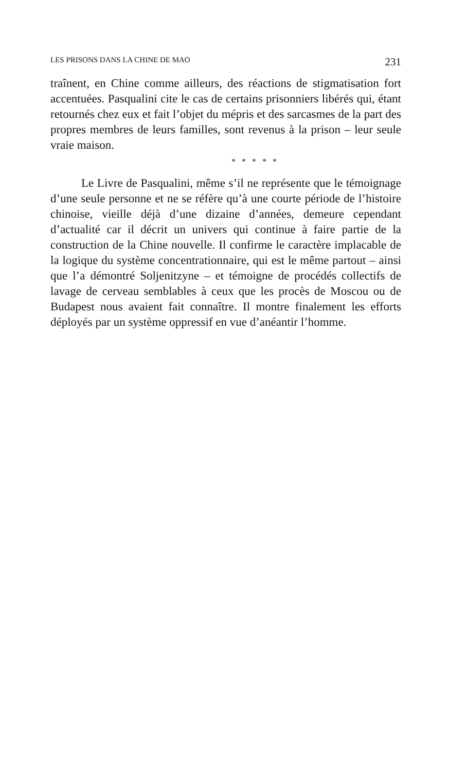LES PRISONS DANS LA CHINE DE MAO 231
traînent, en Chine comme ailleurs, des réactions de stigmatisation fort accentuées. Pasqualini cite le cas de certains prisonniers libérés qui, étant retournés chez eux et fait l’objet du mépris et des sarcasmes de la part des propres membres de leurs familles, sont revenus à la prison – leur seule vraie maison.
* * * * *
Le Livre de Pasqualini, même s’il ne représente que le témoignage d’une seule personne et ne se réfère qu’à une courte période de l’histoire chinoise, vieille déjà d’une dizaine d’années, demeure cependant d’actualité car il décrit un univers qui continue à faire partie de la construction de la Chine nouvelle. Il confirme le caractère implacable de la logique du système concentrationnaire, qui est le même partout – ainsi que l’a démontré Soljenitzyne – et témoigne de procédés collectifs de lavage de cerveau semblables à ceux que les procès de Moscou ou de Budapest nous avaient fait connaître. Il montre finalement les efforts déployés par un système oppressif en vue d’anéantir l’homme.